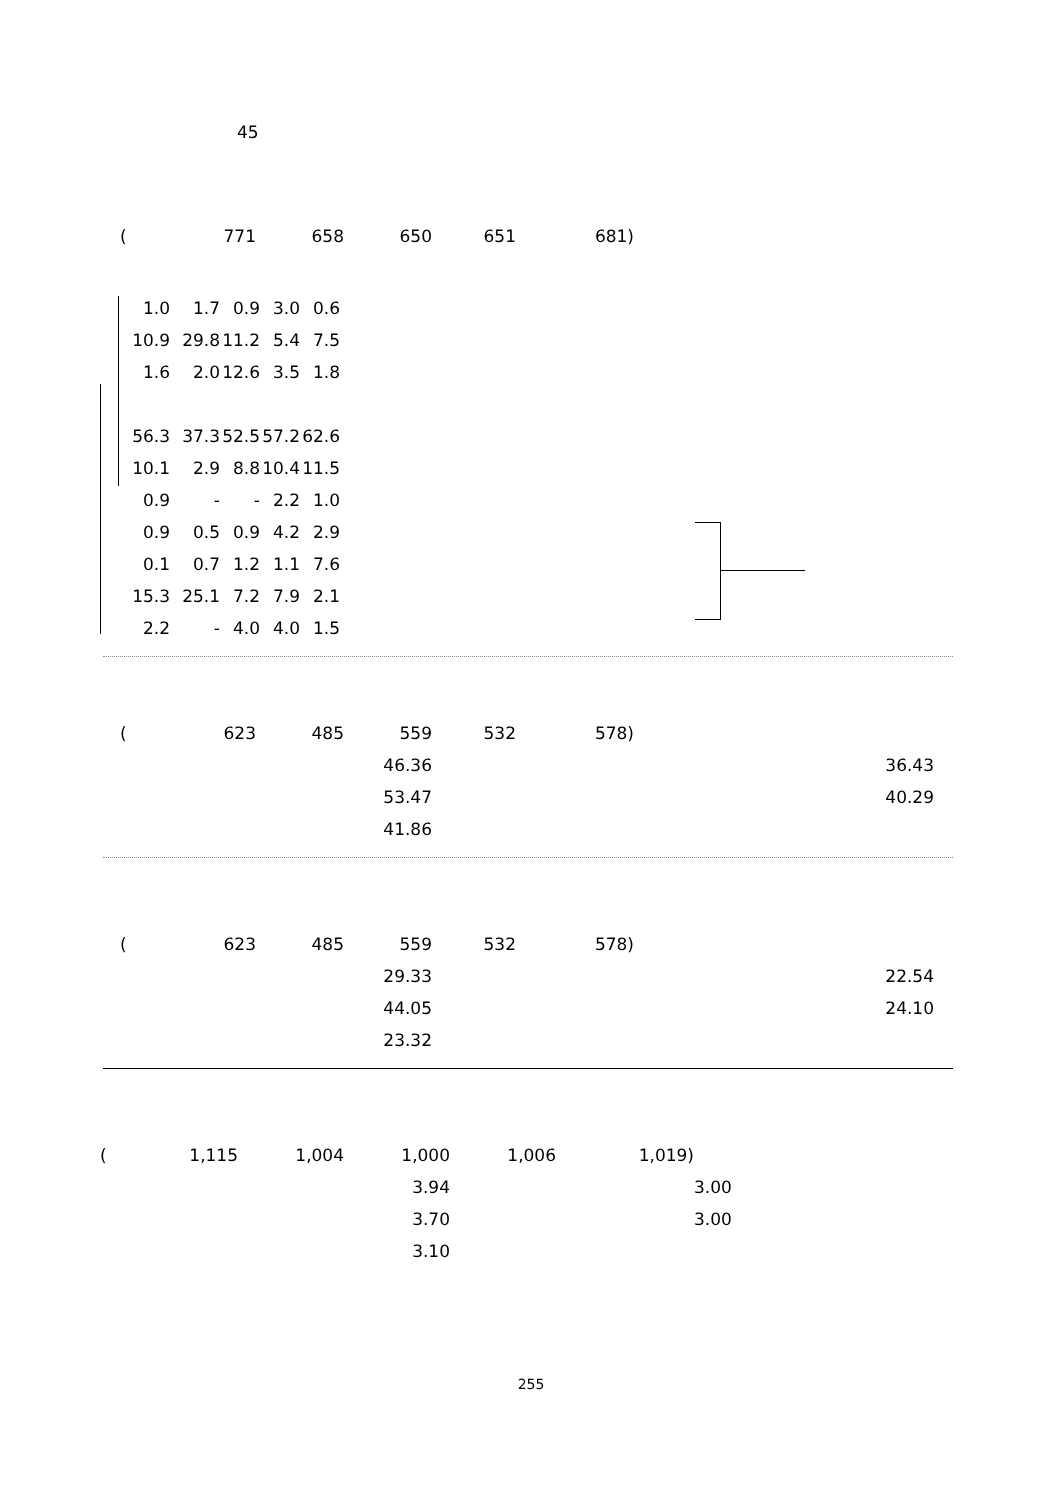45
| ( | 771 | 658 | 650 | 651 | 681) |
| 1.0 | 1.7 | 0.9 | 3.0 | 0.6 |
| 10.9 | 29.8 | 11.2 | 5.4 | 7.5 |
| 1.6 | 2.0 | 12.6 | 3.5 | 1.8 |
| 56.3 | 37.3 | 52.5 | 57.2 | 62.6 |
| 10.1 | 2.9 | 8.8 | 10.4 | 11.5 |
| 0.9 | - | - | 2.2 | 1.0 |
| 0.9 | 0.5 | 0.9 | 4.2 | 2.9 |
| 0.1 | 0.7 | 1.2 | 1.1 | 7.6 |
| 15.3 | 25.1 | 7.2 | 7.9 | 2.1 |
| 2.2 | - | 4.0 | 4.0 | 1.5 |
| ( | 623 | 485 | 559 | 532 | 578) | |
| 46.36 | | | | | | 36.43 |
| 53.47 | | | | | | 40.29 |
| 41.86 | | | | | | |
| ( | 623 | 485 | 559 | 532 | 578) | |
| 29.33 | | | | | | 22.54 |
| 44.05 | | | | | | 24.10 |
| 23.32 | | | | | | |
| ( | 1,115 | 1,004 | 1,000 | 1,006 | 1,019) | |
| 3.94 | | | | | | 3.00 |
| 3.70 | | | | | | 3.00 |
| 3.10 | | | | | | |
255